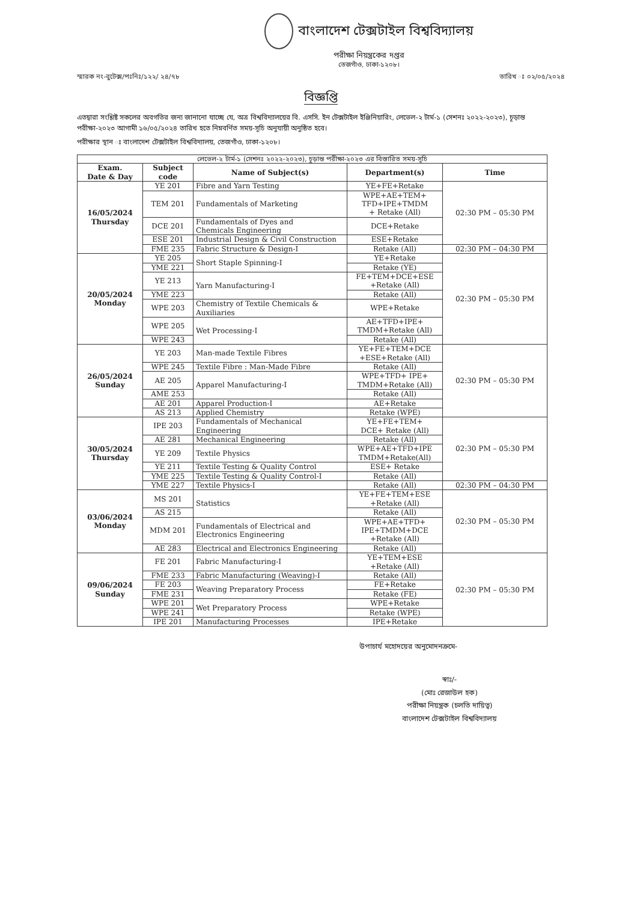বাংলাদেশ টেক্সটাইল বিশ্ববিদ্যালয়
পরীক্ষা নিয়ন্ত্রকের দপ্তর
তেজগাঁও, ঢাকা-১২০৮।
স্মারক নং-বুটেক্স/পঃনিঃ/১২২/ ২৪/৭৮ তারিখ ঃ ০২/০৫/২০২৪
বিজ্ঞপ্তি
এতদ্বারা সংশ্লিষ্ট সকলের অবগতির জন্য জানানো যাচ্ছে যে, অত্র বিশ্ববিদ্যালয়ের বি. এসসি. ইন টেক্সটাইল ইঞ্জিনিয়ারিং, লেভেল-২ টার্ম-১ (সেশনঃ ২০২২-২০২৩), চূড়ান্ত পরীক্ষা-২০২৩ আগামী ১৬/০৫/২০২৪ তারিখ হতে নিম্নবর্ণিত সময়-সূচি অনুযায়ী অনুষ্ঠিত হবে।
পরীক্ষার স্থান ঃ বাংলাদেশ টেক্সটাইল বিশ্ববিদ্যালয়, তেজগাঁও, ঢাকা-১২০৮।
| লেভেল-২ টার্ম-১ (সেশনঃ ২০২২-২০২৩), চূড়ান্ত পরীক্ষা-২০২৩ এর বিস্তারিত সময়-সূচি | | | | |
| --- | --- | --- | --- | --- |
| Exam. Date & Day | Subject code | Name of Subject(s) | Department(s) | Time |
| 16/05/2024 Thursday | YE 201 | Fibre and Yarn Testing | YE+FE+Retake | 02:30 PM – 05:30 PM |
| | TEM 201 | Fundamentals of Marketing | WPE+AE+TEM+ TFD+IPE+TMDM + Retake (All) | |
| | DCE 201 | Fundamentals of Dyes and Chemicals Engineering | DCE+Retake | |
| | ESE 201 | Industrial Design & Civil Construction | ESE+Retake | |
| | FME 235 | Fabric Structure & Design-I | Retake (All) | 02:30 PM – 04:30 PM |
| 20/05/2024 Monday | YE 205 | Short Staple Spinning-I | YE+Retake | 02:30 PM – 05:30 PM |
| | YME 221 | | Retake (YE) | |
| | YE 213 | Yarn Manufacturing-I | FE+TEM+DCE+ESE +Retake (All) | |
| | YME 223 | | Retake (All) | |
| | WPE 203 | Chemistry of Textile Chemicals & Auxiliaries | WPE+Retake | |
| | WPE 205 | Wet Processing-I | AE+TFD+IPE+ TMDM+Retake (All) | |
| | WPE 243 | | Retake (All) | |
| 26/05/2024 Sunday | YE 203 | Man-made Textile Fibres | YE+FE+TEM+DCE +ESE+Retake (All) | 02:30 PM – 05:30 PM |
| | WPE 245 | Textile Fibre : Man-Made Fibre | Retake (All) | |
| | AE 205 | Apparel Manufacturing-I | WPE+TFD+ IPE+ TMDM+Retake (All) | |
| | AME 253 | | Retake (All) | |
| | AE 201 | Apparel Production-I | AE+Retake | |
| | AS 213 | Applied Chemistry | Retake (WPE) | |
| 30/05/2024 Thursday | IPE 203 | Fundamentals of Mechanical Engineering | YE+FE+TEM+ DCE+ Retake (All) | 02:30 PM – 05:30 PM |
| | AE 281 | Mechanical Engineering | Retake (All) | |
| | YE 209 | Textile Physics | WPE+AE+TFD+IPE TMDM+Retake(All) | |
| | YE 211 | Textile Testing & Quality Control | ESE+ Retake | |
| | YME 225 | Textile Testing & Quality Control-I | Retake (All) | |
| | YME 227 | Textile Physics-I | Retake (All) | 02:30 PM – 04:30 PM |
| 03/06/2024 Monday | MS 201 | Statistics | YE+FE+TEM+ESE +Retake (All) | 02:30 PM – 05:30 PM |
| | AS 215 | | Retake (All) | |
| | MDM 201 | Fundamentals of Electrical and Electronics Engineering | WPE+AE+TFD+ IPE+TMDM+DCE +Retake (All) | |
| | AE 283 | Electrical and Electronics Engineering | Retake (All) | |
| 09/06/2024 Sunday | FE 201 | Fabric Manufacturing-I | YE+TEM+ESE +Retake (All) | 02:30 PM – 05:30 PM |
| | FME 233 | Fabric Manufacturing (Weaving)-I | Retake (All) | |
| | FE 203 | Weaving Preparatory Process | FE+Retake | |
| | FME 231 | | Retake (FE) | |
| | WPE 201 | Wet Preparatory Process | WPE+Retake | |
| | WPE 241 | | Retake (WPE) | |
| | IPE 201 | Manufacturing Processes | IPE+Retake | |
উপাচার্য মহোদয়ের অনুমোদনক্রমে-
স্বাঃ/-
(মোঃ রেজাউল হক)
পরীক্ষা নিয়ন্ত্রক (চলতি দায়িত্ব)
বাংলাদেশ টেক্সটাইল বিশ্ববিদ্যালয়